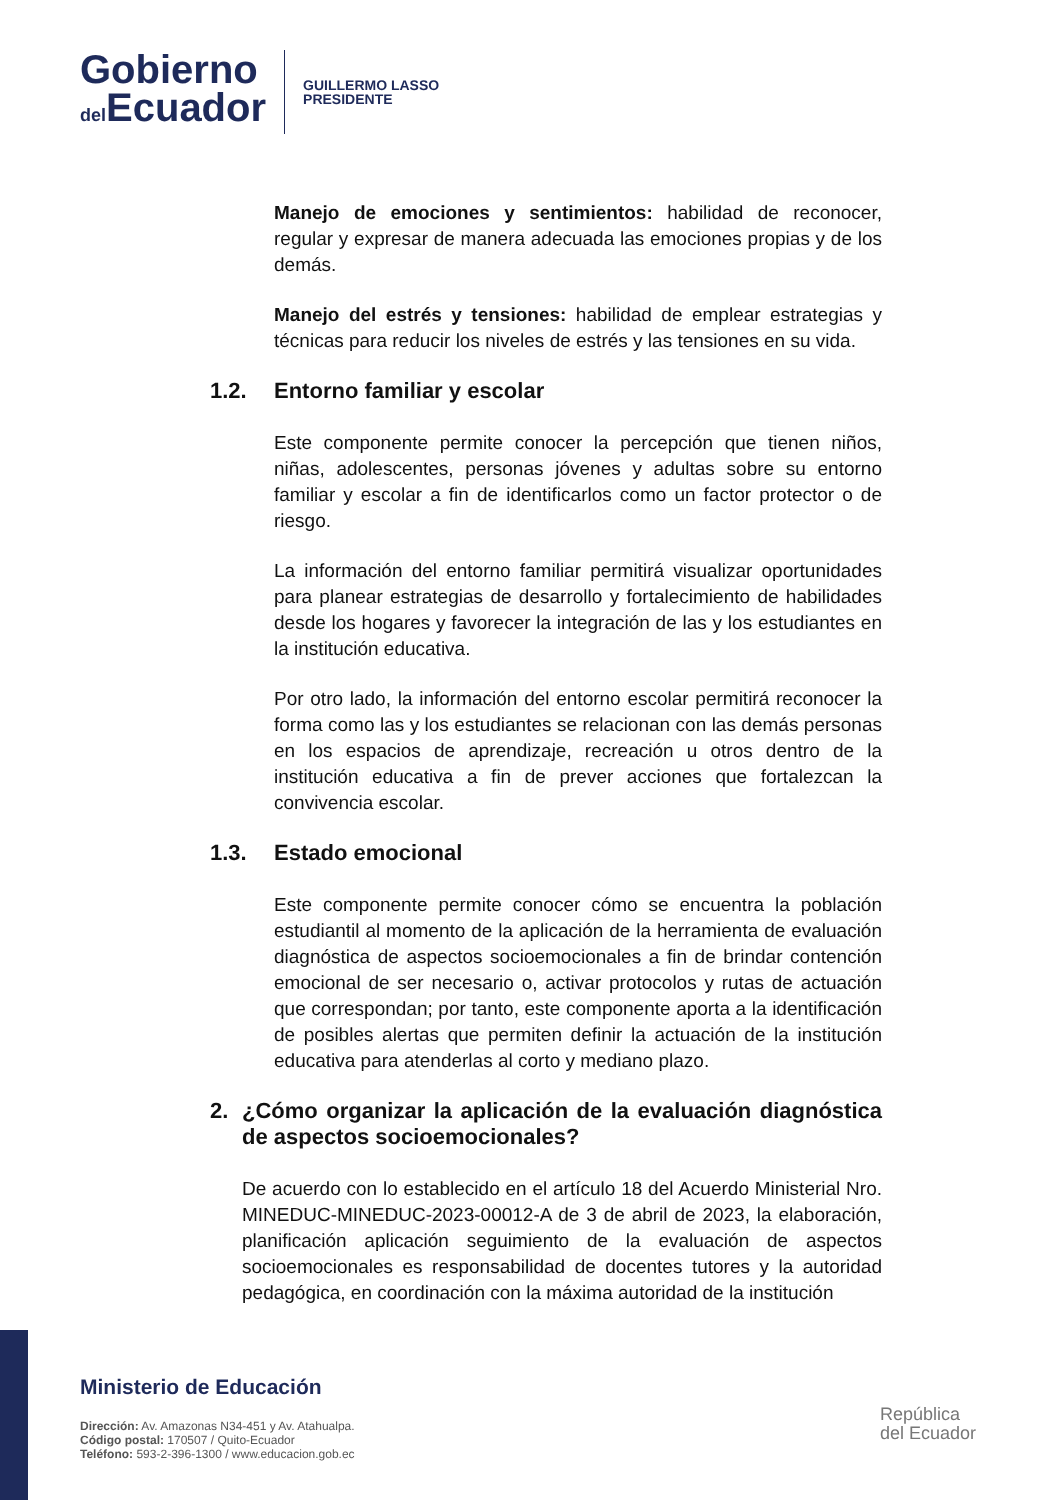Gobierno
del Ecuador
GUILLERMO LASSO
PRESIDENTE
Manejo de emociones y sentimientos: habilidad de reconocer, regular y expresar de manera adecuada las emociones propias y de los demás.
Manejo del estrés y tensiones: habilidad de emplear estrategias y técnicas para reducir los niveles de estrés y las tensiones en su vida.
1.2. Entorno familiar y escolar
Este componente permite conocer la percepción que tienen niños, niñas, adolescentes, personas jóvenes y adultas sobre su entorno familiar y escolar a fin de identificarlos como un factor protector o de riesgo.
La información del entorno familiar permitirá visualizar oportunidades para planear estrategias de desarrollo y fortalecimiento de habilidades desde los hogares y favorecer la integración de las y los estudiantes en la institución educativa.
Por otro lado, la información del entorno escolar permitirá reconocer la forma como las y los estudiantes se relacionan con las demás personas en los espacios de aprendizaje, recreación u otros dentro de la institución educativa a fin de prever acciones que fortalezcan la convivencia escolar.
1.3. Estado emocional
Este componente permite conocer cómo se encuentra la población estudiantil al momento de la aplicación de la herramienta de evaluación diagnóstica de aspectos socioemocionales a fin de brindar contención emocional de ser necesario o, activar protocolos y rutas de actuación que correspondan; por tanto, este componente aporta a la identificación de posibles alertas que permiten definir la actuación de la institución educativa para atenderlas al corto y mediano plazo.
2. ¿Cómo organizar la aplicación de la evaluación diagnóstica de aspectos socioemocionales?
De acuerdo con lo establecido en el artículo 18 del Acuerdo Ministerial Nro. MINEDUC-MINEDUC-2023-00012-A de 3 de abril de 2023, la elaboración, planificación aplicación seguimiento de la evaluación de aspectos socioemocionales es responsabilidad de docentes tutores y la autoridad pedagógica, en coordinación con la máxima autoridad de la institución
Ministerio de Educación
Dirección: Av. Amazonas N34-451 y Av. Atahualpa.
Código postal: 170507 / Quito-Ecuador
Teléfono: 593-2-396-1300 / www.educacion.gob.ec
República
del Ecuador